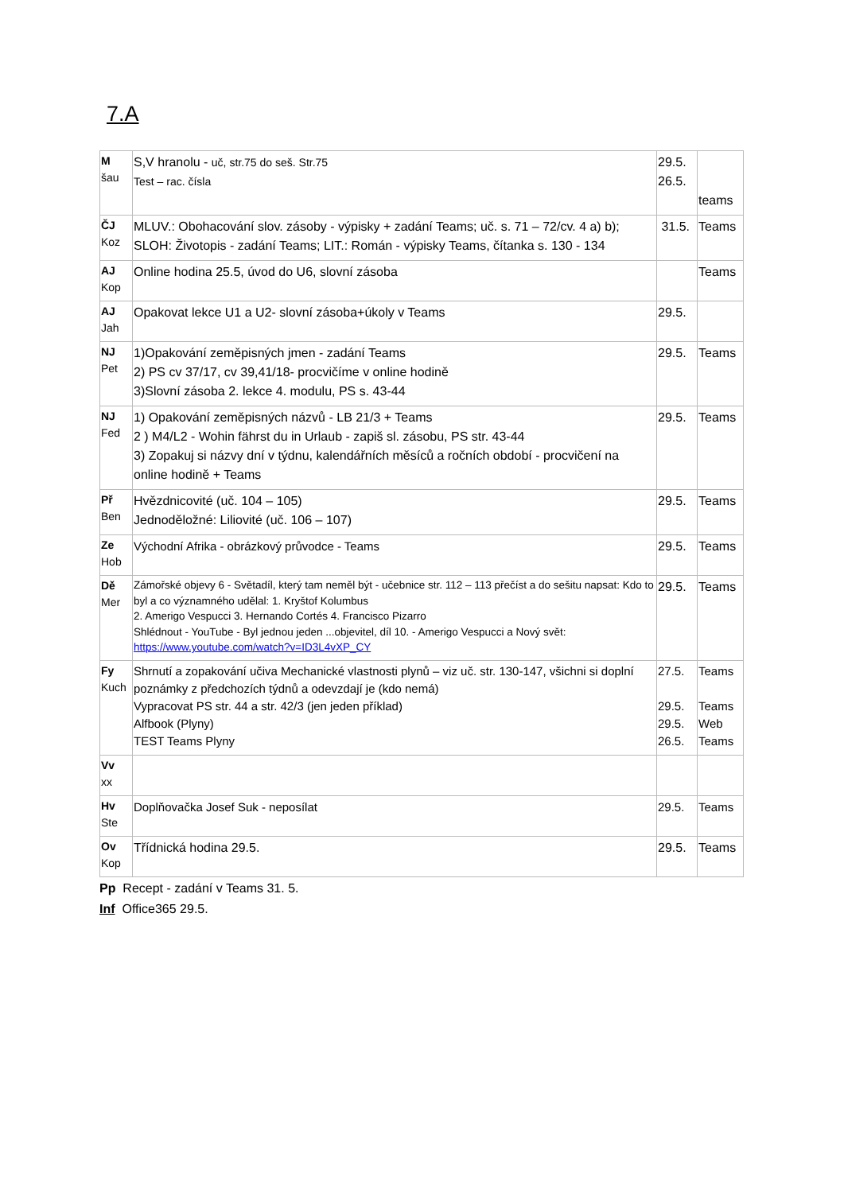7.A
| M šau | S,V hranolu - uč, str.75 do seš. Str.75 Test – rac. čísla | 29.5. 26.5. | teams |
| ČJ Koz | MLUV.: Obohacování slov. zásoby - výpisky + zadání Teams; uč. s. 71 – 72/cv. 4 a) b); SLOH: Životopis - zadání Teams; LIT.: Román - výpisky Teams, čítanka s. 130 - 134 | 31.5. | Teams |
| AJ Kop | Online hodina 25.5, úvod do U6, slovní zásoba | | Teams |
| AJ Jah | Opakovat lekce U1 a U2- slovní zásoba+úkoly v Teams | 29.5. | |
| NJ Pet | 1)Opakování zeměpisných jmen - zadání Teams 2) PS cv 37/17, cv 39,41/18- procvičíme v online hodině 3)Slovní zásoba 2. lekce 4. modulu, PS s. 43-44 | 29.5. | Teams |
| NJ Fed | 1) Opakování zeměpisných názvů - LB 21/3 + Teams 2 ) M4/L2 - Wohin fährst du in Urlaub - zapiš sl. zásobu, PS str. 43-44 3) Zopakuj si názvy dní v týdnu, kalendářních měsíců a ročních období - procvičení na online hodině + Teams | 29.5. | Teams |
| Př Ben | Hvězdnicovité (uč. 104 – 105) Jednoděložné: Liliovité (uč. 106 – 107) | 29.5. | Teams |
| Ze Hob | Východní Afrika - obrázkový průvodce - Teams | 29.5. | Teams |
| Dě Mer | Zámořské objevy 6 - Světadíl, který tam neměl být - učebnice str. 112 – 113 přečíst a do sešitu napsat: Kdo to byl a co významného udělal: 1. Kryštof Kolumbus 2. Amerigo Vespucci 3. Hernando Cortés 4. Francisco Pizarro Shlédnout - YouTube - Byl jednou jeden ...objevitel, díl 10. - Amerigo Vespucci a Nový svět: https://www.youtube.com/watch?v=ID3L4vXP_CY | 29.5. | Teams |
| Fy Kuch | Shrnutí a zopakování učiva Mechanické vlastnosti plynů – viz uč. str. 130-147, všichni si doplní poznámky z předchozích týdnů a odevzdají je (kdo nemá) Vypracovat PS str. 44 a str. 42/3 (jen jeden příklad) Alfbook (Plyny) TEST Teams Plyny | 27.5. 29.5. 29.5. 26.5. | Teams Teams Web Teams |
| Vv xx | | | |
| Hv Ste | Doplňovačka Josef Suk - neposílat | 29.5. | Teams |
| Ov Kop | Třídnická hodina 29.5. | 29.5. | Teams |
Pp Recept - zadání v Teams 31. 5.
Inf Office365 29.5.